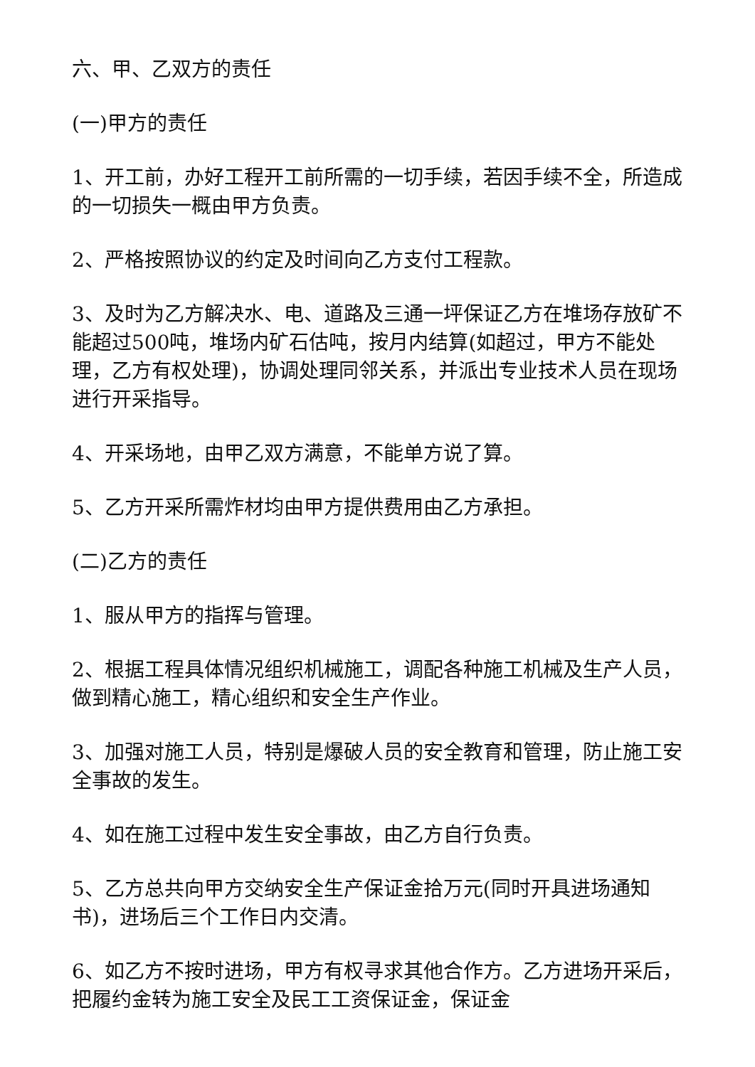六、甲、乙双方的责任
(一)甲方的责任
1、开工前，办好工程开工前所需的一切手续，若因手续不全，所造成的一切损失一概由甲方负责。
2、严格按照协议的约定及时间向乙方支付工程款。
3、及时为乙方解决水、电、道路及三通一坪保证乙方在堆场存放矿不能超过500吨，堆场内矿石估吨，按月内结算(如超过，甲方不能处理，乙方有权处理)，协调处理同邻关系，并派出专业技术人员在现场进行开采指导。
4、开采场地，由甲乙双方满意，不能单方说了算。
5、乙方开采所需炸材均由甲方提供费用由乙方承担。
(二)乙方的责任
1、服从甲方的指挥与管理。
2、根据工程具体情况组织机械施工，调配各种施工机械及生产人员，做到精心施工，精心组织和安全生产作业。
3、加强对施工人员，特别是爆破人员的安全教育和管理，防止施工安全事故的发生。
4、如在施工过程中发生安全事故，由乙方自行负责。
5、乙方总共向甲方交纳安全生产保证金拾万元(同时开具进场通知书)，进场后三个工作日内交清。
6、如乙方不按时进场，甲方有权寻求其他合作方。乙方进场开采后，把履约金转为施工安全及民工工资保证金，保证金